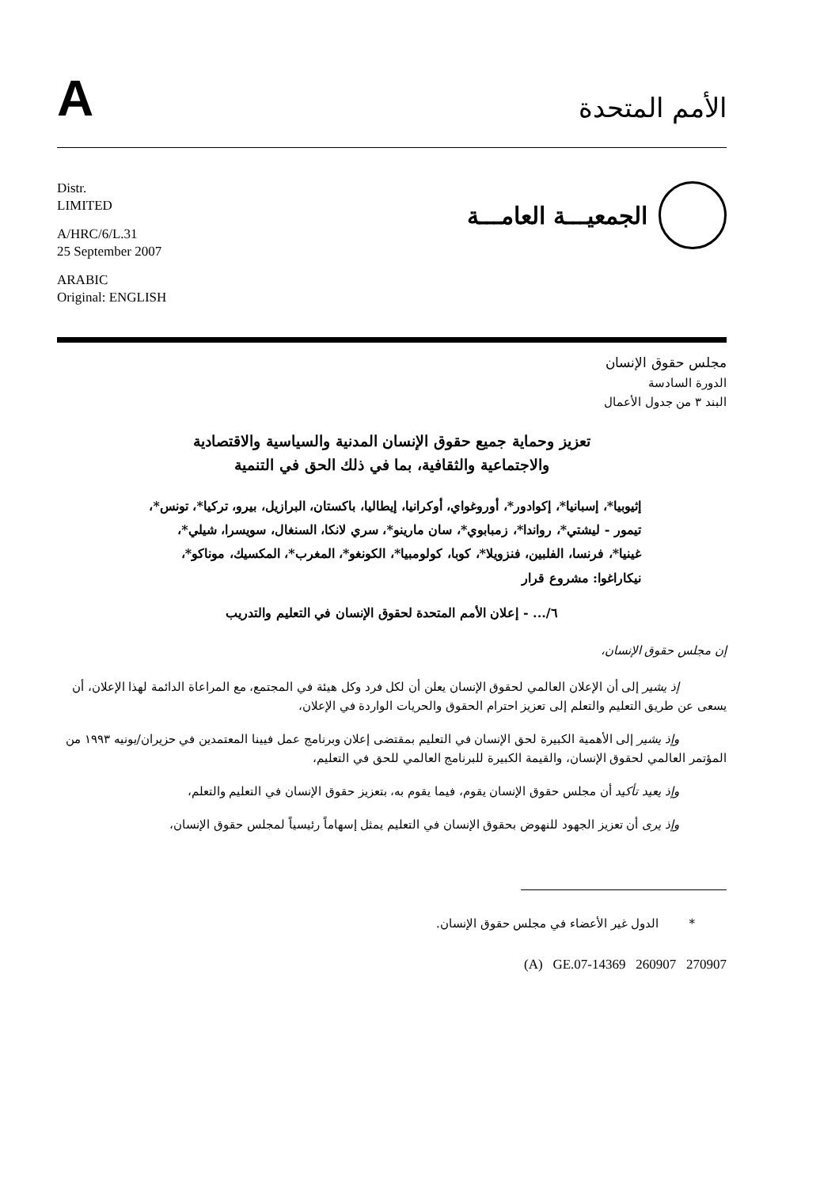A
الأمم المتحدة
Distr.
LIMITED
A/HRC/6/L.31
25 September 2007
ARABIC
Original: ENGLISH
الجمعيـــة العامـــة
مجلس حقوق الإنسان
الدورة السادسة
البند ٣ من جدول الأعمال
تعزيز وحماية جميع حقوق الإنسان المدنية والسياسية والاقتصادية
والاجتماعية والثقافية، بما في ذلك الحق في التنمية
إثيوبيا*، إسبانيا*، إكوادور*، أوروغواي، أوكرانيا، إيطاليا، باكستان، البرازيل، بيرو، تركيا*، تونس*، تيمور - ليشتي*، رواندا*، زمبابوي*، سان مارينو*، سري لانكا، السنغال، سويسرا، شيلي*، غينيا*، فرنسا، الفلبين، فنزويلا*، كوبا، كولومبيا*، الكونغو*، المغرب*، المكسيك، موناكو*، نيكاراغوا: مشروع قرار
٦/... - إعلان الأمم المتحدة لحقوق الإنسان في التعليم والتدريب
إن مجلس حقوق الإنسان،
إذ يشير إلى أن الإعلان العالمي لحقوق الإنسان يعلن أن لكل فرد وكل هيئة في المجتمع، مع المراعاة الدائمة لهذا الإعلان، أن يسعى عن طريق التعليم والتعلم إلى تعزيز احترام الحقوق والحريات الواردة في الإعلان،
وإذ يشير إلى الأهمية الكبيرة لحق الإنسان في التعليم بمقتضى إعلان وبرنامج عمل فيينا المعتمدين في حزيران/يونيه ١٩٩٣ من المؤتمر العالمي لحقوق الإنسان، والقيمة الكبيرة للبرنامج العالمي للحق في التعليم،
وإذ يعيد تأكيد أن مجلس حقوق الإنسان يقوم، فيما يقوم به، بتعزيز حقوق الإنسان في التعليم والتعلم،
وإذ يرى أن تعزيز الجهود للنهوض بحقوق الإنسان في التعليم يمثل إسهاماً رئيسياً لمجلس حقوق الإنسان،
* الدول غير الأعضاء في مجلس حقوق الإنسان.
(A) GE.07-14369 260907 270907